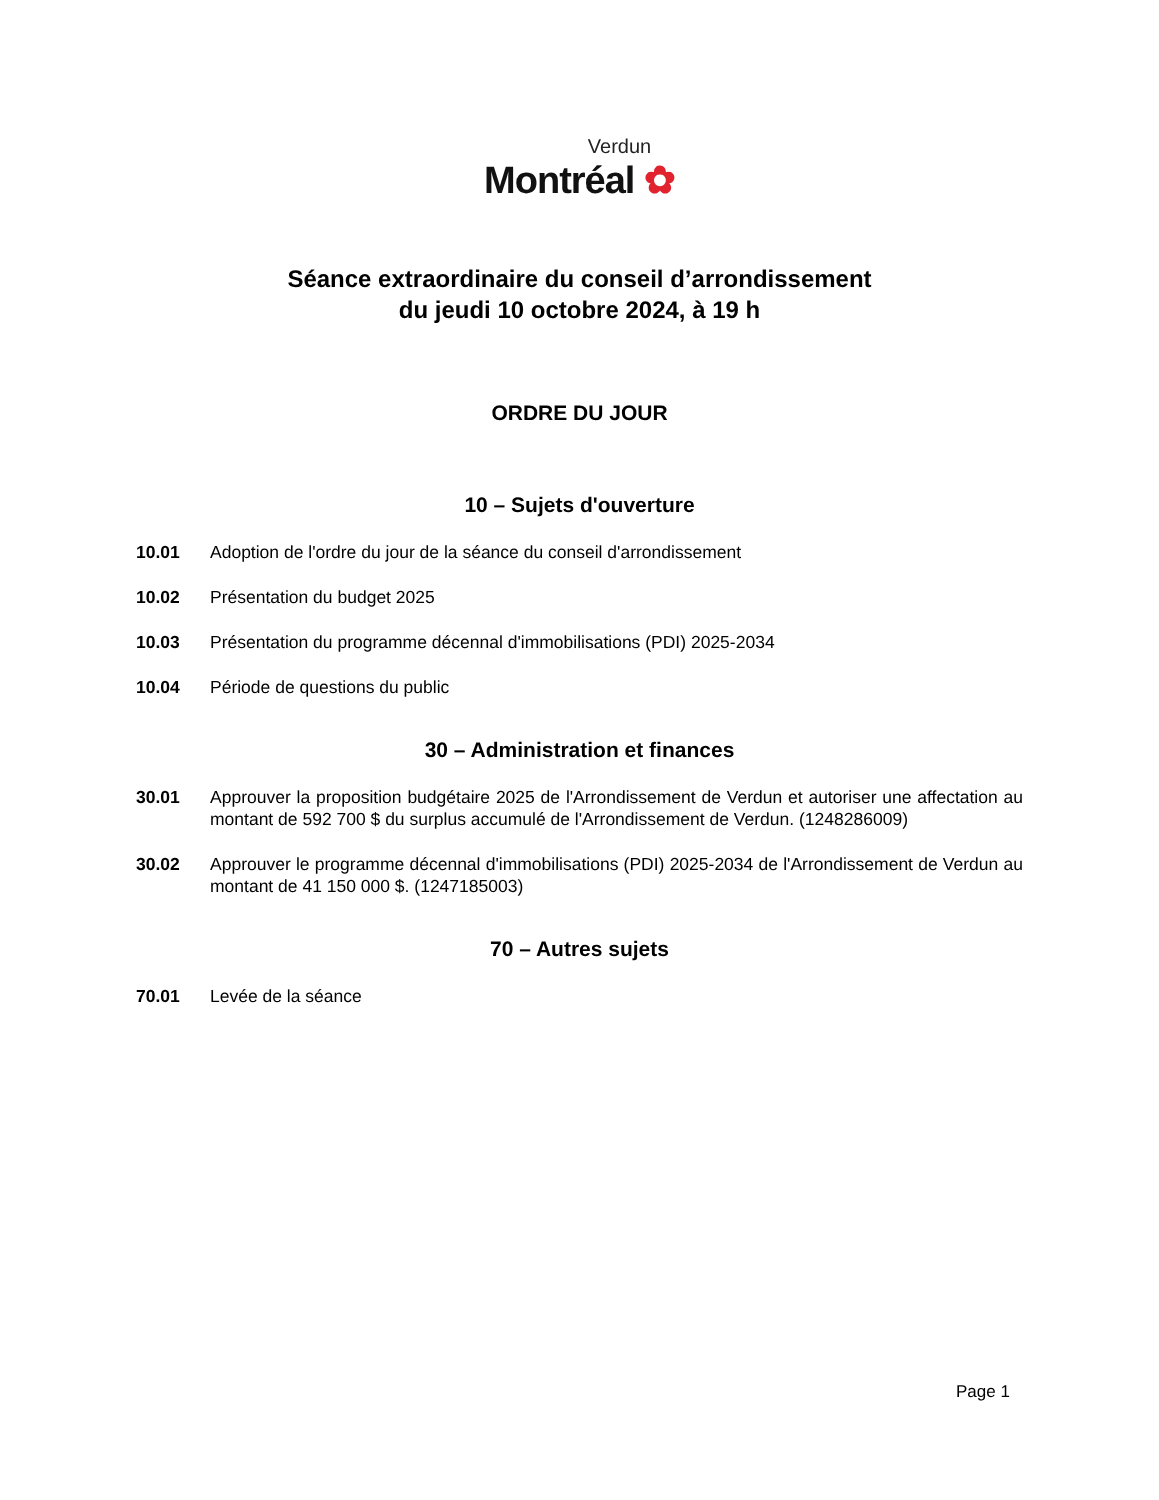Verdun
Montréal ✿
Séance extraordinaire du conseil d’arrondissement
du jeudi 10 octobre 2024, à 19 h
ORDRE DU JOUR
10 – Sujets d'ouverture
10.01 Adoption de l'ordre du jour de la séance du conseil d'arrondissement
10.02 Présentation du budget 2025
10.03 Présentation du programme décennal d'immobilisations (PDI) 2025-2034
10.04 Période de questions du public
30 – Administration et finances
30.01 Approuver la proposition budgétaire 2025 de l'Arrondissement de Verdun et autoriser une affectation au montant de 592 700 $ du surplus accumulé de l'Arrondissement de Verdun. (1248286009)
30.02 Approuver le programme décennal d'immobilisations (PDI) 2025-2034 de l'Arrondissement de Verdun au montant de 41 150 000 $. (1247185003)
70 – Autres sujets
70.01 Levée de la séance
Page 1